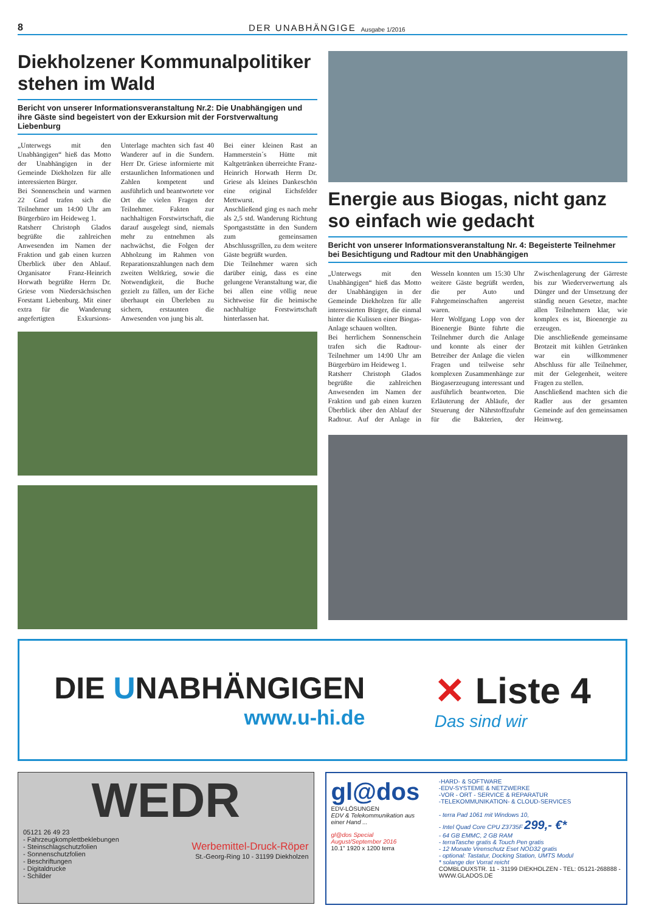8 DER UNABHÄNGIGE Ausgabe 1/2016
Diekholzener Kommunalpolitiker stehen im Wald
Bericht von unserer Informationsveranstaltung Nr.2: Die Unabhängigen und ihre Gäste sind begeistert von der Exkursion mit der Forstverwaltung Liebenburg
„Unterwegs mit den Unabhängigen“ hieß das Motto der Unabhängigen in der Gemeinde Diekholzen für alle interessierten Bürger.
Bei Sonnenschein und warmen 22 Grad trafen sich die Teilnehmer um 14:00 Uhr am Bürgerbüro im Heideweg 1.
Ratsherr Christoph Glados begrüßte die zahlreichen Anwesenden im Namen der Fraktion und gab einen kurzen Überblick über den Ablauf. Organisator Franz-Heinrich Horwath begrüßte Herrn Dr. Griese vom Niedersächsischen Forstamt Liebenburg. Mit einer extra für die Wanderung angefertigten Exkursions-Unterlage machten sich fast 40 Wanderer auf in die Sundern. Herr Dr. Griese informierte mit erstaunlichen Informationen und Zahlen kompetent und ausführlich und beantwortete vor Ort die vielen Fragen der Teilnehmer. Fakten zur nachhaltigen Forstwirtschaft, die darauf ausgelegt sind, niemals mehr zu entnehmen als nachwächst, die Folgen der Abholzung im Rahmen von Reparationszahlungen nach dem zweiten Weltkrieg, sowie die Notwendigkeit, die Buche gezielt zu fällen, um der Eiche überhaupt ein Überleben zu sichern, erstaunten die Anwesenden von jung bis alt.
Bei einer kleinen Rast an Hammerstein´s Hütte mit Kaltgetränken überreichte Franz-Heinrich Horwath Herrn Dr. Griese als kleines Dankeschön eine original Eichsfelder Mettwurst.
Anschließend ging es nach mehr als 2,5 std. Wanderung Richtung Sportgaststätte in den Sundern zum gemeinsamen Abschlussgrillen, zu dem weitere Gäste begrüßt wurden.
Die Teilnehmer waren sich darüber einig, dass es eine gelungene Veranstaltung war, die bei allen eine völlig neue Sichtweise für die heimische nachhaltige Forstwirtschaft hinterlassen hat.
Energie aus Biogas, nicht ganz so einfach wie gedacht
Bericht von unserer Informationsveranstaltung Nr. 4: Begeisterte Teilnehmer bei Besichtigung und Radtour mit den Unabhängigen
„Unterwegs mit den Unabhängigen“ hieß das Motto der Unabhängigen in der Gemeinde Diekholzen für alle interessierten Bürger, die einmal hinter die Kulissen einer Biogas-Anlage schauen wollten.
Bei herrlichem Sonnenschein trafen sich die Radtour-Teilnehmer um 14:00 Uhr am Bürgerbüro im Heideweg 1.
Ratsherr Christoph Glados begrüßte die zahlreichen Anwesenden im Namen der Fraktion und gab einen kurzen Überblick über den Ablauf der Radtour. Auf der Anlage in Wesseln konnten um 15:30 Uhr weitere Gäste begrüßt werden, die per Auto und Fahrgemeinschaften angereist waren.
Herr Wolfgang Lopp von der Bioenergie Bünte führte die Teilnehmer durch die Anlage und konnte als einer der Betreiber der Anlage die vielen Fragen und teilweise sehr komplexen Zusammenhänge zur Biogaserzeugung interessant und ausführlich beantworten. Die Erläuterung der Abläufe, der Steuerung der Nährstoffzufuhr für die Bakterien, der Zwischenlagerung der Gärreste bis zur Wiederverwertung als Dünger und der Umsetzung der ständig neuen Gesetze, machte allen Teilnehmern klar, wie komplex es ist, Bioenergie zu erzeugen.
Die anschließende gemeinsame Brotzeit mit kühlen Getränken war ein willkommener Abschluss für alle Teilnehmer, mit der Gelegenheit, weitere Fragen zu stellen.
Anschließend machten sich die Radler aus der gesamten Gemeinde auf den gemeinsamen Heimweg.
DIE UNABHÄNGIGEN
www.u-hi.de
✕ Liste 4
Das sind wir
WEDR
05121 26 49 23
- Fahrzeugkomplettbeklebungen
- Steinschlagschutzfolien
- Sonnenschutzfolien
- Beschriftungen
- Digitaldrucke
- Schilder
Werbemittel-Druck-Röper
St.-Georg-Ring 10 - 31199 Diekholzen
gl@dos
EDV-LÖSUNGEN
EDV & Telekommunikation aus einer Hand ...
gl@dos Special
August/September 2016
10.1" 1920 x 1200 terra
-HARD- & SOFTWARE
-EDV-SYSTEME & NETZWERKE
-VOR - ORT - SERVICE & REPARATUR
-TELEKOMMUNIKATION- & CLOUD-SERVICES
- terra Pad 1061 mit Windows 10,
- Intel Quad Core CPU Z3735F 299,- €*
- 64 GB EMMC, 2 GB RAM
- terraTasche gratis & Touch Pen gratis
- 12 Monate Virenschutz Eset NOD32 gratis
- optional: Tastatur, Docking Station, UMTS Modul
* solange der Vorrat reicht
COMBLOUXSTR. 11 - 31199 DIEKHOLZEN - TEL: 05121-268888 - WWW.GLADOS.DE